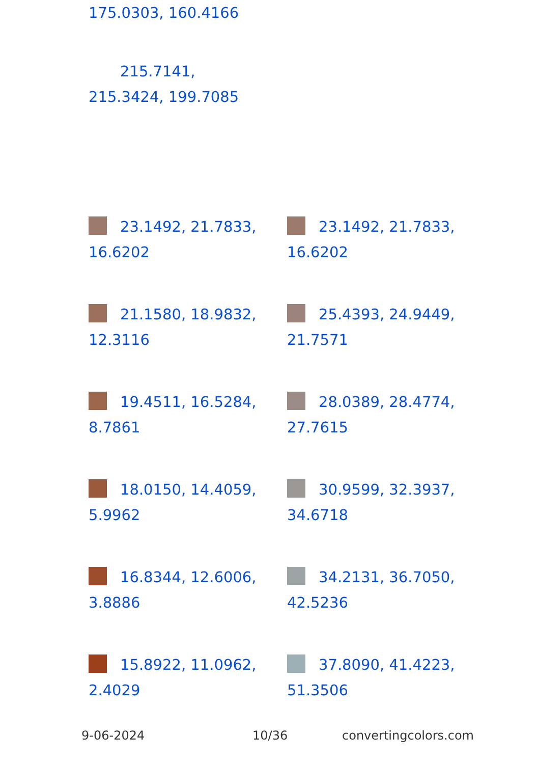175.0303, 160.4166
215.7141,
215.3424, 199.7085
23.1492, 21.7833, 16.6202
23.1492, 21.7833, 16.6202
21.1580, 18.9832, 12.3116
25.4393, 24.9449, 21.7571
19.4511, 16.5284, 8.7861
28.0389, 28.4774, 27.7615
18.0150, 14.4059, 5.9962
30.9599, 32.3937, 34.6718
16.8344, 12.6006, 3.8886
34.2131, 36.7050, 42.5236
15.8922, 11.0962, 2.4029
37.8090, 41.4223, 51.3506
9-06-2024 10/36 convertingcolors.com